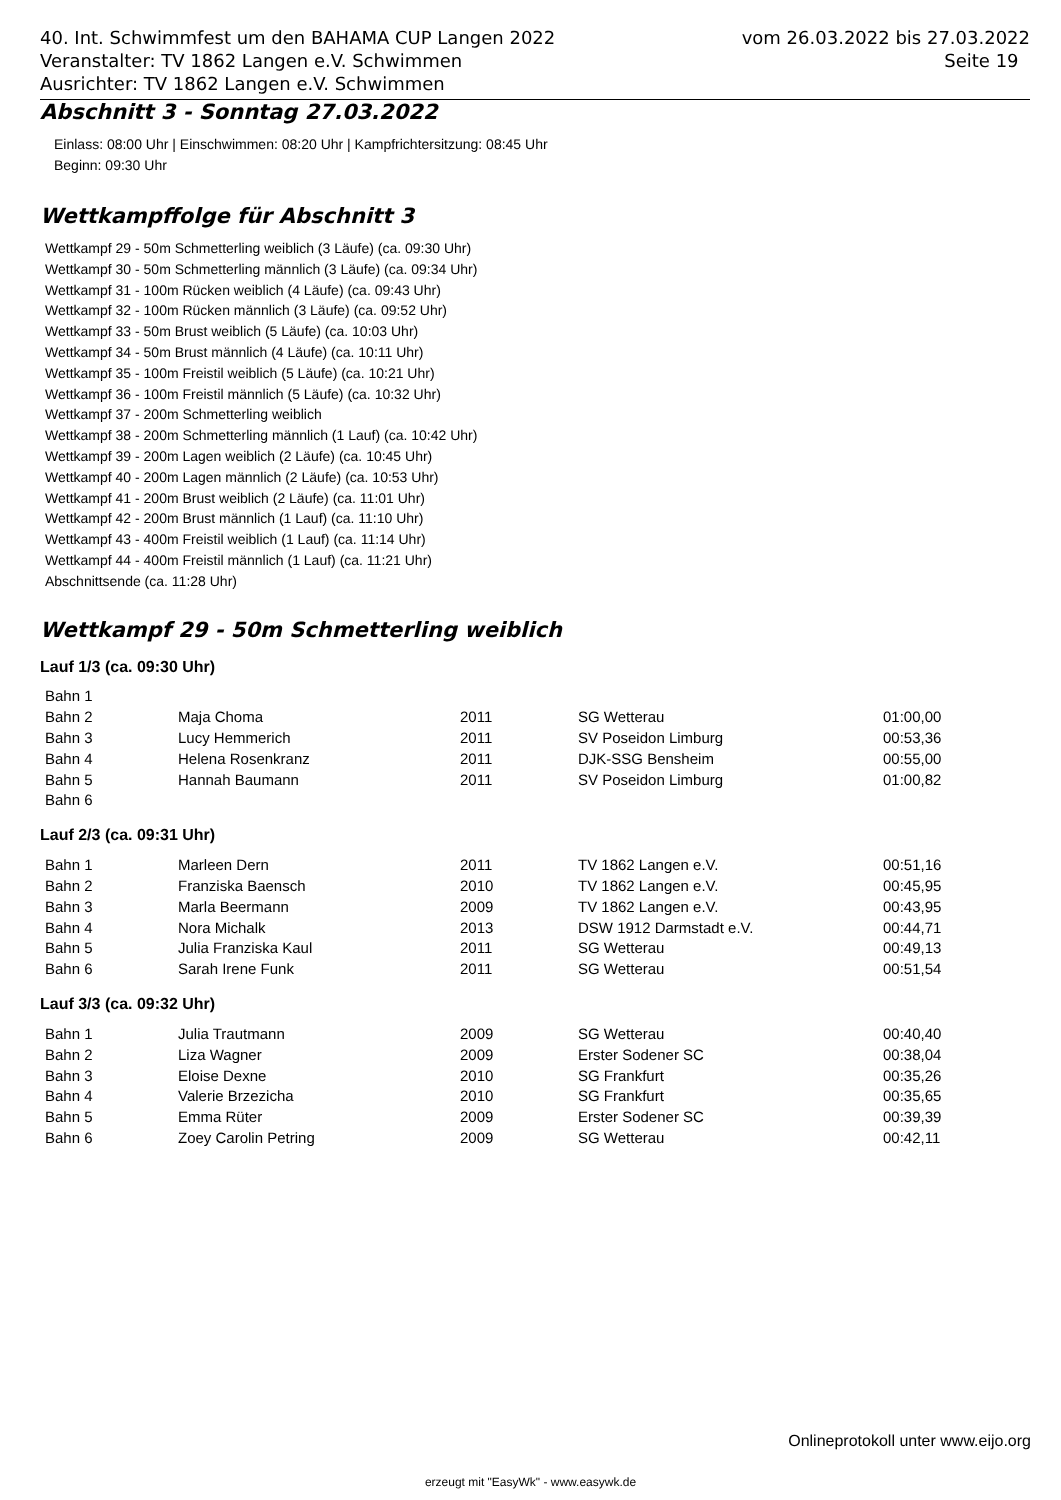40. Int. Schwimmfest um den BAHAMA CUP Langen 2022
Veranstalter: TV 1862 Langen e.V. Schwimmen
Ausrichter: TV 1862 Langen e.V. Schwimmen
vom 26.03.2022 bis 27.03.2022
Seite 19
Abschnitt 3 - Sonntag 27.03.2022
Einlass: 08:00 Uhr | Einschwimmen: 08:20 Uhr | Kampfrichtersitzung: 08:45 Uhr
Beginn: 09:30 Uhr
Wettkampffolge für Abschnitt 3
Wettkampf 29 - 50m Schmetterling weiblich (3 Läufe) (ca. 09:30 Uhr)
Wettkampf 30 - 50m Schmetterling männlich (3 Läufe) (ca. 09:34 Uhr)
Wettkampf 31 - 100m Rücken weiblich (4 Läufe) (ca. 09:43 Uhr)
Wettkampf 32 - 100m Rücken männlich (3 Läufe) (ca. 09:52 Uhr)
Wettkampf 33 - 50m Brust weiblich (5 Läufe) (ca. 10:03 Uhr)
Wettkampf 34 - 50m Brust männlich (4 Läufe) (ca. 10:11 Uhr)
Wettkampf 35 - 100m Freistil weiblich (5 Läufe) (ca. 10:21 Uhr)
Wettkampf 36 - 100m Freistil männlich (5 Läufe) (ca. 10:32 Uhr)
Wettkampf 37 - 200m Schmetterling weiblich
Wettkampf 38 - 200m Schmetterling männlich (1 Lauf) (ca. 10:42 Uhr)
Wettkampf 39 - 200m Lagen weiblich (2 Läufe) (ca. 10:45 Uhr)
Wettkampf 40 - 200m Lagen männlich (2 Läufe) (ca. 10:53 Uhr)
Wettkampf 41 - 200m Brust weiblich (2 Läufe) (ca. 11:01 Uhr)
Wettkampf 42 - 200m Brust männlich (1 Lauf) (ca. 11:10 Uhr)
Wettkampf 43 - 400m Freistil weiblich (1 Lauf) (ca. 11:14 Uhr)
Wettkampf 44 - 400m Freistil männlich (1 Lauf) (ca. 11:21 Uhr)
Abschnittsende (ca. 11:28 Uhr)
Wettkampf 29 - 50m Schmetterling weiblich
Lauf 1/3 (ca. 09:30 Uhr)
| Bahn 1 | | | | |
| Bahn 2 | Maja Choma | 2011 | SG Wetterau | 01:00,00 |
| Bahn 3 | Lucy Hemmerich | 2011 | SV Poseidon Limburg | 00:53,36 |
| Bahn 4 | Helena Rosenkranz | 2011 | DJK-SSG Bensheim | 00:55,00 |
| Bahn 5 | Hannah Baumann | 2011 | SV Poseidon Limburg | 01:00,82 |
| Bahn 6 | | | | |
Lauf 2/3 (ca. 09:31 Uhr)
| Bahn 1 | Marleen Dern | 2011 | TV 1862 Langen e.V. | 00:51,16 |
| Bahn 2 | Franziska Baensch | 2010 | TV 1862 Langen e.V. | 00:45,95 |
| Bahn 3 | Marla Beermann | 2009 | TV 1862 Langen e.V. | 00:43,95 |
| Bahn 4 | Nora Michalk | 2013 | DSW 1912 Darmstadt e.V. | 00:44,71 |
| Bahn 5 | Julia Franziska Kaul | 2011 | SG Wetterau | 00:49,13 |
| Bahn 6 | Sarah Irene Funk | 2011 | SG Wetterau | 00:51,54 |
Lauf 3/3 (ca. 09:32 Uhr)
| Bahn 1 | Julia Trautmann | 2009 | SG Wetterau | 00:40,40 |
| Bahn 2 | Liza Wagner | 2009 | Erster Sodener SC | 00:38,04 |
| Bahn 3 | Eloise Dexne | 2010 | SG Frankfurt | 00:35,26 |
| Bahn 4 | Valerie Brzezicha | 2010 | SG Frankfurt | 00:35,65 |
| Bahn 5 | Emma Rüter | 2009 | Erster Sodener SC | 00:39,39 |
| Bahn 6 | Zoey Carolin Petring | 2009 | SG Wetterau | 00:42,11 |
Onlineprotokoll unter www.eijo.org
erzeugt mit "EasyWk" - www.easywk.de